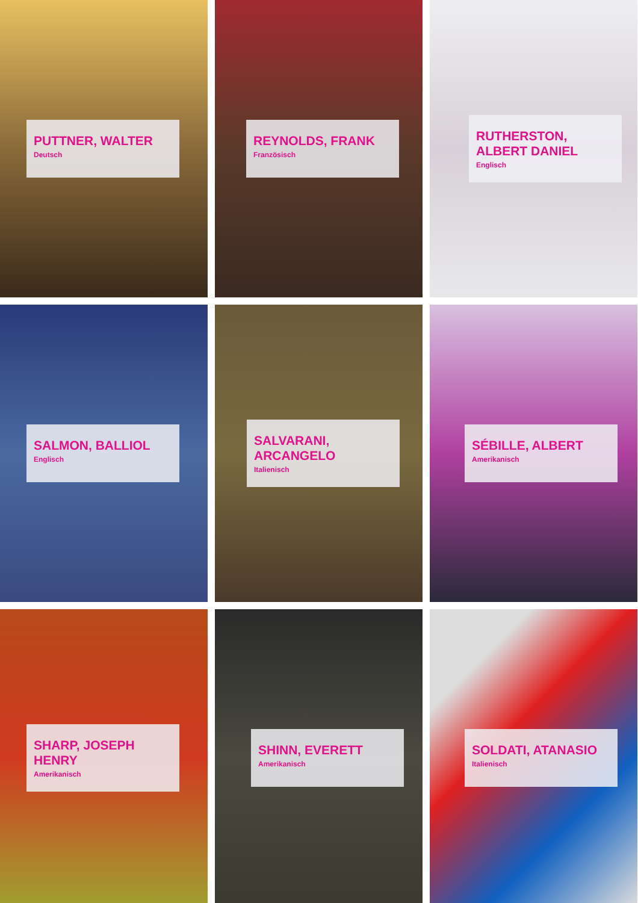PUTTNER, WALTER
Deutsch
REYNOLDS, FRANK
Französisch
RUTHERSTON, ALBERT DANIEL
Englisch
SALMON, BALLIOL
Englisch
SALVARANI, ARCANGELO
Italienisch
SÉBILLE, ALBERT
Amerikanisch
SHARP, JOSEPH HENRY
Amerikanisch
SHINN, EVERETT
Amerikanisch
SOLDATI, ATANASIO
Italienisch